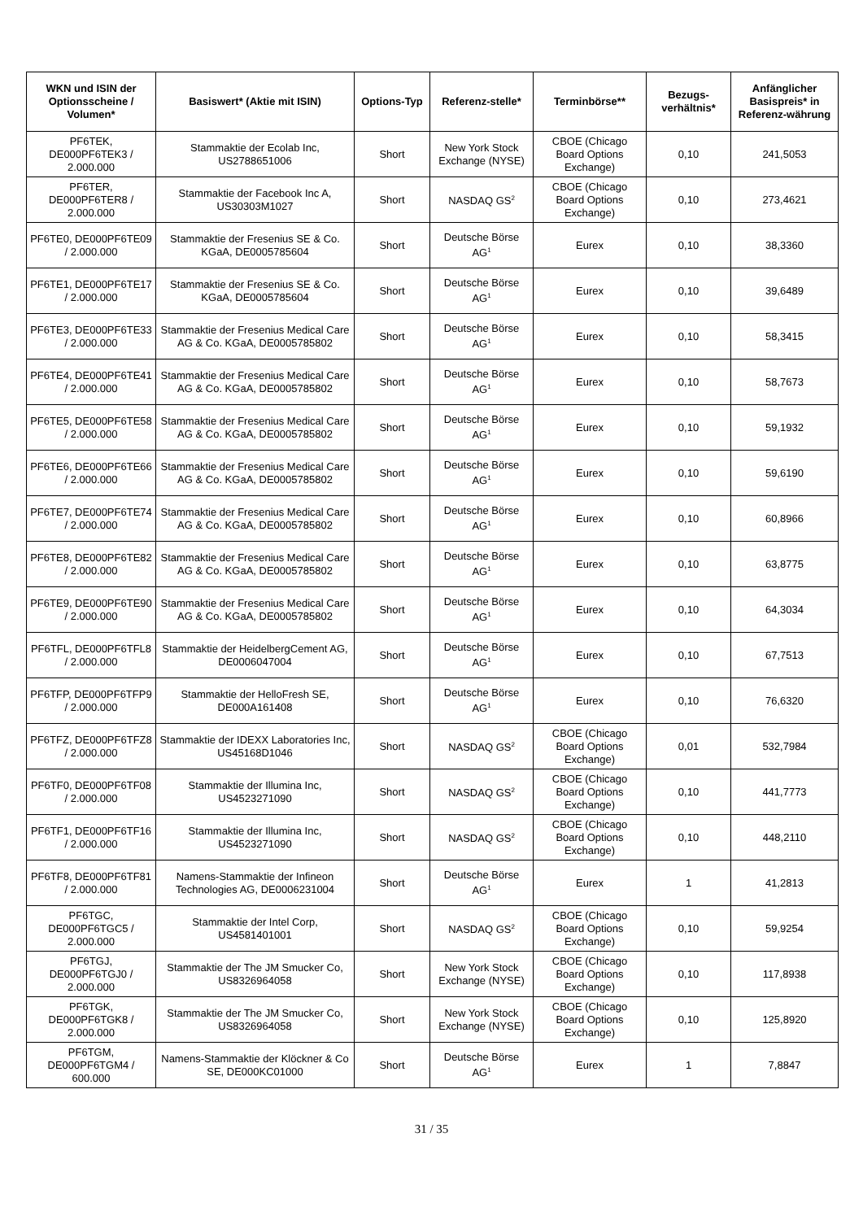| WKN und ISIN der Optionsscheine / Volumen* | Basiswert* (Aktie mit ISIN) | Options-Typ | Referenz-stelle* | Terminbörse** | Bezugs-verhältnis* | Anfänglicher Basispreis* in Referenz-währung |
| --- | --- | --- | --- | --- | --- | --- |
| PF6TEK, DE000PF6TEK3 / 2.000.000 | Stammaktie der Ecolab Inc, US2788651006 | Short | New York Stock Exchange (NYSE) | CBOE (Chicago Board Options Exchange) | 0,10 | 241,5053 |
| PF6TER, DE000PF6TER8 / 2.000.000 | Stammaktie der Facebook Inc A, US30303M1027 | Short | NASDAQ GS<sup>2</sup> | CBOE (Chicago Board Options Exchange) | 0,10 | 273,4621 |
| PF6TE0, DE000PF6TE09 / 2.000.000 | Stammaktie der Fresenius SE & Co. KGaA, DE0005785604 | Short | Deutsche Börse AG<sup>1</sup> | Eurex | 0,10 | 38,3360 |
| PF6TE1, DE000PF6TE17 / 2.000.000 | Stammaktie der Fresenius SE & Co. KGaA, DE0005785604 | Short | Deutsche Börse AG<sup>1</sup> | Eurex | 0,10 | 39,6489 |
| PF6TE3, DE000PF6TE33 / 2.000.000 | Stammaktie der Fresenius Medical Care AG & Co. KGaA, DE0005785802 | Short | Deutsche Börse AG<sup>1</sup> | Eurex | 0,10 | 58,3415 |
| PF6TE4, DE000PF6TE41 / 2.000.000 | Stammaktie der Fresenius Medical Care AG & Co. KGaA, DE0005785802 | Short | Deutsche Börse AG<sup>1</sup> | Eurex | 0,10 | 58,7673 |
| PF6TE5, DE000PF6TE58 / 2.000.000 | Stammaktie der Fresenius Medical Care AG & Co. KGaA, DE0005785802 | Short | Deutsche Börse AG<sup>1</sup> | Eurex | 0,10 | 59,1932 |
| PF6TE6, DE000PF6TE66 / 2.000.000 | Stammaktie der Fresenius Medical Care AG & Co. KGaA, DE0005785802 | Short | Deutsche Börse AG<sup>1</sup> | Eurex | 0,10 | 59,6190 |
| PF6TE7, DE000PF6TE74 / 2.000.000 | Stammaktie der Fresenius Medical Care AG & Co. KGaA, DE0005785802 | Short | Deutsche Börse AG<sup>1</sup> | Eurex | 0,10 | 60,8966 |
| PF6TE8, DE000PF6TE82 / 2.000.000 | Stammaktie der Fresenius Medical Care AG & Co. KGaA, DE0005785802 | Short | Deutsche Börse AG<sup>1</sup> | Eurex | 0,10 | 63,8775 |
| PF6TE9, DE000PF6TE90 / 2.000.000 | Stammaktie der Fresenius Medical Care AG & Co. KGaA, DE0005785802 | Short | Deutsche Börse AG<sup>1</sup> | Eurex | 0,10 | 64,3034 |
| PF6TFL, DE000PF6TFL8 / 2.000.000 | Stammaktie der HeidelbergCement AG, DE0006047004 | Short | Deutsche Börse AG<sup>1</sup> | Eurex | 0,10 | 67,7513 |
| PF6TFP, DE000PF6TFP9 / 2.000.000 | Stammaktie der HelloFresh SE, DE000A161408 | Short | Deutsche Börse AG<sup>1</sup> | Eurex | 0,10 | 76,6320 |
| PF6TFZ, DE000PF6TFZ8 / 2.000.000 | Stammaktie der IDEXX Laboratories Inc, US45168D1046 | Short | NASDAQ GS<sup>2</sup> | CBOE (Chicago Board Options Exchange) | 0,01 | 532,7984 |
| PF6TF0, DE000PF6TF08 / 2.000.000 | Stammaktie der Illumina Inc, US4523271090 | Short | NASDAQ GS<sup>2</sup> | CBOE (Chicago Board Options Exchange) | 0,10 | 441,7773 |
| PF6TF1, DE000PF6TF16 / 2.000.000 | Stammaktie der Illumina Inc, US4523271090 | Short | NASDAQ GS<sup>2</sup> | CBOE (Chicago Board Options Exchange) | 0,10 | 448,2110 |
| PF6TF8, DE000PF6TF81 / 2.000.000 | Namens-Stammaktie der Infineon Technologies AG, DE0006231004 | Short | Deutsche Börse AG<sup>1</sup> | Eurex | 1 | 41,2813 |
| PF6TGC, DE000PF6TGC5 / 2.000.000 | Stammaktie der Intel Corp, US4581401001 | Short | NASDAQ GS<sup>2</sup> | CBOE (Chicago Board Options Exchange) | 0,10 | 59,9254 |
| PF6TGJ, DE000PF6TGJ0 / 2.000.000 | Stammaktie der The JM Smucker Co, US8326964058 | Short | New York Stock Exchange (NYSE) | CBOE (Chicago Board Options Exchange) | 0,10 | 117,8938 |
| PF6TGK, DE000PF6TGK8 / 2.000.000 | Stammaktie der The JM Smucker Co, US8326964058 | Short | New York Stock Exchange (NYSE) | CBOE (Chicago Board Options Exchange) | 0,10 | 125,8920 |
| PF6TGM, DE000PF6TGM4 / 600.000 | Namens-Stammaktie der Klöckner & Co SE, DE000KC01000 | Short | Deutsche Börse AG<sup>1</sup> | Eurex | 1 | 7,8847 |
31 / 35